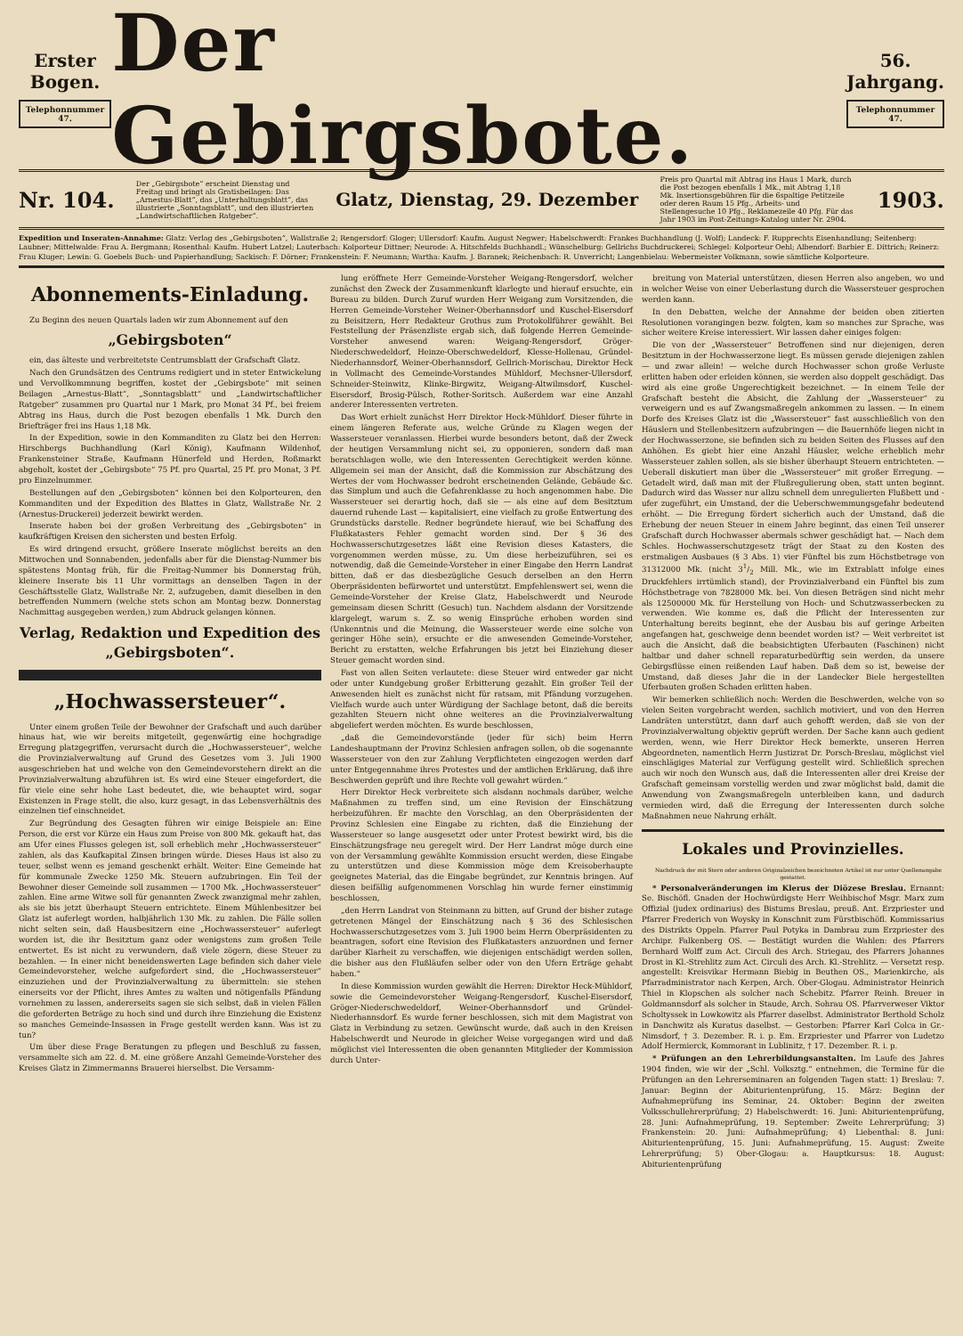Erster
Bogen.
Telephonnummer
47.
Der Gebirgsbote.
56.
Jahrgang.
Telephonnummer
47.
Nr. 104. Der „Gebirgsbote“ erscheint Dienstag und Freitag und bringt als Gratisbeilagen: Das „Arnestus-Blatt“, das „Unterhaltungsblatt“, das illustrierte „Sonntagsblatt“, und den illustrierten „Landwirtschaftlichen Ratgeber“. Glatz, Dienstag, 29. Dezember Preis pro Quartal mit Abtrag ins Haus 1 Mark, durch die Post bezogen ebenfalls 1 Mk., mit Abtrag 1,18 Mk. Insertionsgebühren für die 6spaltige Petitzeile oder deren Raum 15 Pfg., Arbeits- und Stellengesuche 10 Pfg., Reklamezeile 40 Pfg. Für das Jahr 1903 im Post-Zeitungs-Katalog unter Nr. 2904. 1903.
Expedition und Inseraten-Annahme: Glatz: Verlag des „Gebirgsboten“, Wallstraße 2; Rengersdorf: Gloger; Ullersdorf: Kaufm. August Negwer; Habelschwerdt: Frankes Buchhandlung (J. Wolf); Landeck: F. Rupprechts Eisenhandlung; Seitenberg: Laubner; Mittelwalde: Frau A. Bergmann; Rosenthal: Kaufm. Hubert Latzel; Lauterbach: Kolporteur Dittner; Neurode: A. Hitschfelds Buchhandl.; Wünschelburg: Gellrichs Buchdruckerei; Schlegel: Kolporteur Oehl; Albendorf: Barbier E. Dittrich; Reinerz: Frau Kluger; Lewin: G. Goebels Buch- und Papierhandlung; Sackisch: F. Dörner; Frankenstein: F. Neumann; Wartha: Kaufm. J. Baranek; Reichenbach: R. Unverricht; Langenbielau: Webermeister Volkmann, sowie sämtliche Kolporteure.
Abonnements-Einladung.
Zu Beginn des neuen Quartals laden wir zum Abonnement auf den
„Gebirgsboten“
ein, das älteste und verbreitetste Centrumsblatt der Grafschaft Glatz.
Nach den Grundsätzen des Centrums redigiert und in steter Entwickelung und Vervollkommnung begriffen, kostet der „Gebirgsbote“ mit seinen Beilagen „Arnestus-Blatt“, „Sonntagsblatt“ und „Landwirtschaftlicher Ratgeber“ zusammen pro Quartal nur 1 Mark, pro Monat 34 Pf., bei freiem Abtrag ins Haus, durch die Post bezogen ebenfalls 1 Mk. Durch den Briefträger frei ins Haus 1,18 Mk.
In der Expedition, sowie in den Kommanditen zu Glatz bei den Herren: Hirschbergs Buchhandlung (Karl König), Kaufmann Wildenhof, Frankensteiner Straße, Kaufmann Hünerfeld und Herden, Roßmarkt abgeholt, kostet der „Gebirgsbote“ 75 Pf. pro Quartal, 25 Pf. pro Monat, 3 Pf. pro Einzelnummer.
Bestellungen auf den „Gebirgsboten“ können bei den Kolporteuren, den Kommanditen und der Expedition des Blattes in Glatz, Wallstraße Nr. 2 (Arnestus-Druckerei) jederzeit bewirkt werden.
Inserate haben bei der großen Verbreitung des „Gebirgsboten“ in kaufkräftigen Kreisen den sichersten und besten Erfolg.
Es wird dringend ersucht, größere Inserate möglichst bereits an den Mittwochen und Sonnabenden, jedenfalls aber für die Dienstag-Nummer bis spätestens Montag früh, für die Freitag-Nummer bis Donnerstag früh, kleinere Inserate bis 11 Uhr vormittags an denselben Tagen in der Geschäftsstelle Glatz, Wallstraße Nr. 2, aufzugeben, damit dieselben in den betreffenden Nummern (welche stets schon am Montag bezw. Donnerstag Nachmittag ausgegeben werden,) zum Abdruck gelangen können.
Verlag, Redaktion und Expedition des „Gebirgsboten“.
„Hochwassersteuer“.
Unter einem großen Teile der Bewohner der Grafschaft und auch darüber hinaus hat, wie wir bereits mitgeteilt, gegenwärtig eine hochgradige Erregung platzgegriffen, verursacht durch die „Hochwassersteuer“, welche die Provinzialverwaltung auf Grund des Gesetzes vom 3. Juli 1900 ausgeschrieben hat und welche von den Gemeindevorstehern direkt an die Provinzialverwaltung abzuführen ist. Es wird eine Steuer eingefordert, die für viele eine sehr hohe Last bedeutet, die, wie behauptet wird, sogar Existenzen in Frage stellt, die also, kurz gesagt, in das Lebensverhältnis des einzelnen tief einschneidet.
Zur Begründung des Gesagten führen wir einige Beispiele an: Eine Person, die erst vor Kürze ein Haus zum Preise von 800 Mk. gekauft hat, das am Ufer eines Flusses gelegen ist, soll erheblich mehr „Hochwassersteuer“ zahlen, als das Kaufkapital Zinsen bringen würde. Dieses Haus ist also zu teuer, selbst wenn es jemand geschenkt erhält. Weiter: Eine Gemeinde hat für kommunale Zwecke 1250 Mk. Steuern aufzubringen. Ein Teil der Bewohner dieser Gemeinde soll zusammen — 1700 Mk. „Hochwassersteuer“ zahlen. Eine arme Witwe soll für genannten Zweck zwanzigmal mehr zahlen, als sie bis jetzt überhaupt Steuern entrichtete. Einem Mühlenbesitzer bei Glatz ist auferlegt worden, halbjährlich 130 Mk. zu zahlen. Die Fälle sollen nicht selten sein, daß Hausbesitzern eine „Hochwassersteuer“ auferlegt worden ist, die ihr Besitztum ganz oder wenigstens zum großen Teile entwertet. Es ist nicht zu verwundern, daß viele zögern, diese Steuer zu bezahlen. — In einer nicht beneidenswerten Lage befinden sich daher viele Gemeindevorsteher, welche aufgefordert sind, die „Hochwassersteuer“ einzuziehen und der Provinzialverwaltung zu übermitteln: sie stehen einerseits vor der Pflicht, ihres Amtes zu walten und nötigenfalls Pfändung vornehmen zu lassen, andererseits sagen sie sich selbst, daß in vielen Fällen die geforderten Beträge zu hoch sind und durch ihre Einziehung die Existenz so manches Gemeinde-Insassen in Frage gestellt werden kann. Was ist zu tun?
Um über diese Frage Beratungen zu pflegen und Beschluß zu fassen, versammelte sich am 22. d. M. eine größere Anzahl Gemeinde-Vorsteher des Kreises Glatz in Zimmermanns Brauerei hierselbst. Die Versamm-
lung eröffnete Herr Gemeinde-Vorsteher Weigang-Rengersdorf, welcher zunächst den Zweck der Zusammenkunft klarlegte und hierauf ersuchte, ein Bureau zu bilden. Durch Zuruf wurden Herr Weigang zum Vorsitzenden, die Herren Gemeinde-Vorsteher Weiner-Oberhannsdorf und Kuschel-Eisersdorf zu Beisitzern, Herr Redakteur Grothus zum Protokollführer gewählt. Bei Feststellung der Präsenzliste ergab sich, daß folgende Herren Gemeinde-Vorsteher anwesend waren: Weigang-Rengersdorf, Gröger-Niederschwedeldorf, Heinze-Oberschwedeldorf, Klesse-Hollenau, Gründel-Niederhannsdorf, Weiner-Oberhannsdorf, Gellrich-Morischau, Direktor Heck in Vollmacht des Gemeinde-Vorstandes Mühldorf, Mechsner-Ullersdorf, Schneider-Steinwitz, Klinke-Birgwitz, Weigang-Altwilmsdorf, Kuschel-Eisersdorf, Brosig-Pülsch, Rother-Soritsch. Außerdem war eine Anzahl anderer Interessenten vertreten.
Das Wort erhielt zunächst Herr Direktor Heck-Mühldorf. Dieser führte in einem längeren Referate aus, welche Gründe zu Klagen wegen der Wassersteuer veranlassen. Hierbei wurde besonders betont, daß der Zweck der heutigen Versammlung nicht sei, zu opponieren, sondern daß man beratschlagen wolle, wie den Interessenten Gerechtigkeit werden könne. Allgemein sei man der Ansicht, daß die Kommission zur Abschätzung des Wertes der vom Hochwasser bedroht erscheinenden Gelände, Gebäude &c. das Simplum und auch die Gefahrenklasse zu hoch angenommen habe. Die Wassersteuer sei derartig hoch, daß sie — als eine auf dem Besitztum dauernd ruhende Last — kapitalisiert, eine vielfach zu große Entwertung des Grundstücks darstelle. Redner begründete hierauf, wie bei Schaffung des Flußkatasters Fehler gemacht worden sind. Der § 36 des Hochwasserschutzgesetzes läßt eine Revision dieses Katasters, die vorgenommen werden müsse, zu. Um diese herbeizuführen, sei es notwendig, daß die Gemeinde-Vorsteher in einer Eingabe den Herrn Landrat bitten, daß er das diesbezügliche Gesuch derselben an den Herrn Oberpräsidenten befürwortet und unterstützt. Empfehlenswert sei, wenn die Gemeinde-Vorsteher der Kreise Glatz, Habelschwerdt und Neurode gemeinsam diesen Schritt (Gesuch) tun. Nachdem alsdann der Vorsitzende klargelegt, warum s. Z. so wenig Einsprüche erhoben worden sind (Unkenntnis und die Meinung, die Wassersteuer werde eine solche von geringer Höhe sein), ersuchte er die anwesenden Gemeinde-Vorsteher, Bericht zu erstatten, welche Erfahrungen bis jetzt bei Einziehung dieser Steuer gemacht worden sind.
Fast von allen Seiten verlautete: diese Steuer wird entweder gar nicht oder unter Kundgebung großer Erbitterung gezahlt. Ein großer Teil der Anwesenden hielt es zunächst nicht für ratsam, mit Pfändung vorzugehen. Vielfach wurde auch unter Würdigung der Sachlage betont, daß die bereits gezahlten Steuern nicht ohne weiteres an die Provinzialverwaltung abgeliefert werden möchten. Es wurde beschlossen,
„daß die Gemeindevorstände (jeder für sich) beim Herrn Landeshauptmann der Provinz Schlesien anfragen sollen, ob die sogenannte Wassersteuer von den zur Zahlung Verpflichteten eingezogen werden darf unter Entgegennahme ihres Protestes und der amtlichen Erklärung, daß ihre Beschwerden geprüft und ihre Rechte voll gewahrt würden.“
Herr Direktor Heck verbreitete sich alsdann nochmals darüber, welche Maßnahmen zu treffen sind, um eine Revision der Einschätzung herbeizuführen. Er machte den Vorschlag, an den Oberpräsidenten der Provinz Schlesien eine Eingabe zu richten, daß die Einziehung der Wassersteuer so lange ausgesetzt oder unter Protest bewirkt wird, bis die Einschätzungsfrage neu geregelt wird. Der Herr Landrat möge durch eine von der Versammlung gewählte Kommission ersucht werden, diese Eingabe zu unterstützen und diese Kommission möge dem Kreisoberhaupte geeignetes Material, das die Eingabe begründet, zur Kenntnis bringen. Auf diesen beifällig aufgenommenen Vorschlag hin wurde ferner einstimmig beschlossen,
„den Herrn Landrat von Steinmann zu bitten, auf Grund der bisher zutage getretenen Mängel der Einschätzung nach § 36 des Schlesischen Hochwasserschutzgesetzes vom 3. Juli 1900 beim Herrn Oberpräsidenten zu beantragen, sofort eine Revision des Flußkatasters anzuordnen und ferner darüber Klarheit zu verschaffen, wie diejenigen entschädigt werden sollen, die bisher aus den Flußläufen selber oder von den Ufern Erträge gehabt haben.“
In diese Kommission wurden gewählt die Herren: Direktor Heck-Mühldorf, sowie die Gemeindevorsteher Weigang-Rengersdorf, Kuschel-Eisersdorf, Gröger-Niederschwedeldorf, Weiner-Oberhannsdorf und Gründel-Niederhannsdorf. Es wurde ferner beschlossen, sich mit dem Magistrat von Glatz in Verbindung zu setzen. Gewünscht wurde, daß auch in den Kreisen Habelschwerdt und Neurode in gleicher Weise vorgegangen wird und daß möglichst viel Interessenten die oben genannten Mitglieder der Kommission durch Unter-
breitung von Material unterstützen, diesen Herren also angeben, wo und in welcher Weise von einer Ueberlastung durch die Wassersteuer gesprochen werden kann.
In den Debatten, welche der Annahme der beiden oben zitierten Resolutionen vorangingen bezw. folgten, kam so manches zur Sprache, was sicher weitere Kreise interessiert. Wir lassen daher einiges folgen:
Die von der „Wassersteuer“ Betroffenen sind nur diejenigen, deren Besitztum in der Hochwasserzone liegt. Es müssen gerade diejenigen zahlen — und zwar allein! — welche durch Hochwasser schon große Verluste erlitten haben oder erleiden können, sie werden also doppelt geschädigt. Das wird als eine große Ungerechtigkeit bezeichnet. — In einem Teile der Grafschaft besteht die Absicht, die Zahlung der „Wassersteuer“ zu verweigern und es auf Zwangsmaßregeln ankommen zu lassen. — In einem Dorfe des Kreises Glatz ist die „Wassersteuer“ fast ausschließlich von den Häuslern und Stellenbesitzern aufzubringen — die Bauernhöfe liegen nicht in der Hochwasserzone, sie befinden sich zu beiden Seiten des Flusses auf den Anhöhen. Es giebt hier eine Anzahl Häusler, welche erheblich mehr Wassersteuer zahlen sollen, als sie bisher überhaupt Steuern entrichteten. — Ueberall diskutiert man über die „Wassersteuer“ mit großer Erregung. — Getadelt wird, daß man mit der Flußregulierung oben, statt unten beginnt. Dadurch wird das Wasser nur allzu schnell dem unregulierten Flußbett und -ufer zugeführt, ein Umstand, der die Ueberschwemmungsgefahr bedeutend erhöht. — Die Erregung fördert sicherlich auch der Umstand, daß die Erhebung der neuen Steuer in einem Jahre beginnt, das einen Teil unserer Grafschaft durch Hochwasser abermals schwer geschädigt hat. — Nach dem Schles. Hochwasserschutzgesetz trägt der Staat zu den Kosten des erstmaligen Ausbaues (§ 3 Abs. 1) vier Fünftel bis zum Höchstbetrage von 31312000 Mk. (nicht 31/2 Mill. Mk., wie im Extrablatt infolge eines Druckfehlers irrtümlich stand), der Provinzialverband ein Fünftel bis zum Höchstbetrage von 7828000 Mk. bei. Von diesen Beträgen sind nicht mehr als 12500000 Mk. für Herstellung von Hoch- und Schutzwasserbecken zu verwenden. Wie komme es, daß die Pflicht der Interessenten zur Unterhaltung bereits beginnt, ehe der Ausbau bis auf geringe Arbeiten angefangen hat, geschweige denn beendet worden ist? — Weit verbreitet ist auch die Ansicht, daß die beabsichtigten Uferbauten (Faschinen) nicht haltbar und daher schnell reparaturbedürftig sein werden, da unsere Gebirgsflüsse einen reißenden Lauf haben. Daß dem so ist, beweise der Umstand, daß dieses Jahr die in der Landecker Biele hergestellten Uferbauten großen Schaden erlitten haben.
Wir bemerken schließlich noch: Werden die Beschwerden, welche von so vielen Seiten vorgebracht werden, sachlich motiviert, und von den Herren Landräten unterstützt, dann darf auch gehofft werden, daß sie von der Provinzialverwaltung objektiv geprüft werden. Der Sache kann auch gedient werden, wenn, wie Herr Direktor Heck bemerkte, unseren Herren Abgeordneten, namentlich Herrn Justizrat Dr. Porsch-Breslau, möglichst viel einschlägiges Material zur Verfügung gestellt wird. Schließlich sprechen auch wir noch den Wunsch aus, daß die Interessenten aller drei Kreise der Grafschaft gemeinsam vorstellig werden und zwar möglichst bald, damit die Anwendung von Zwangsmaßregeln unterbleiben kann, und dadurch vermieden wird, daß die Erregung der Interessenten durch solche Maßnahmen neue Nahrung erhält.
Lokales und Provinzielles.
Nachdruck der mit Stern oder anderen Originalzeichen bezeichneten Artikel ist nur unter Quellenangabe gestattet.
* Personalveränderungen im Klerus der Diözese Breslau. Ernannt: Se. Bischöfl. Gnaden der Hochwürdigste Herr Weihbischof Msgr. Marx zum Offizial (judex ordinarius) des Bistums Breslau, preuß. Ant. Erzpriester und Pfarrer Frederich von Woysky in Konschnit zum Fürstbischöfl. Kommissarius des Distrikts Oppeln. Pfarrer Paul Potyka in Dambrau zum Erzpriester des Archipr. Falkenberg OS. — Bestätigt wurden die Wahlen: des Pfarrers Bernhard Wolff zum Act. Circuli des Arch. Striegau, des Pfarrers Johannes Drost in Kl.-Strehlitz zum Act. Circuli des Arch. Kl.-Strehlitz. — Versetzt resp. angestellt: Kreisvikar Hermann Biebig in Beuthen OS., Marienkirche, als Pfarradministrator nach Kerpen, Arch. Ober-Glogau. Administrator Heinrich Thiel in Klopschen als solcher nach Schebitz. Pfarrer Reinh. Breuer in Goldmannsdorf als solcher in Staude, Arch. Sohrau OS. Pfarrverweser Viktor Scholtyssek in Lowkowitz als Pfarrer daselbst. Administrator Berthold Scholz in Danchwitz als Kuratus daselbst. — Gestorben: Pfarrer Karl Colca in Gr.-Nimsdorf, † 3. Dezember. R. i. p. Em. Erzpriester und Pfarrer von Ludetzo Adolf Hermierck, Kommorant in Lublinitz, † 17. Dezember. R. i. p.
* Prüfungen an den Lehrerbildungsanstalten. Im Laufe des Jahres 1904 finden, wie wir der „Schl. Volksztg.“ entnehmen, die Termine für die Prüfungen an den Lehrerseminaren an folgenden Tagen statt: 1) Breslau: 7. Januar: Beginn der Abiturientenprüfung, 15. März: Beginn der Aufnahmeprüfung ins Seminar, 24. Oktober: Beginn der zweiten Volksschullehrerprüfung; 2) Habelschwerdt: 16. Juni: Abiturientenprüfung, 28. Juni: Aufnahmeprüfung, 19. September: Zweite Lehrerprüfung; 3) Frankenstein: 20. Juni: Aufnahmeprüfung; 4) Liebenthal: 8. Juni: Abiturientenprüfung, 15. Juni: Aufnahmeprüfung, 15. August: Zweite Lehrerprüfung; 5) Ober-Glogau: a. Hauptkursus: 18. August: Abiturientenprüfung